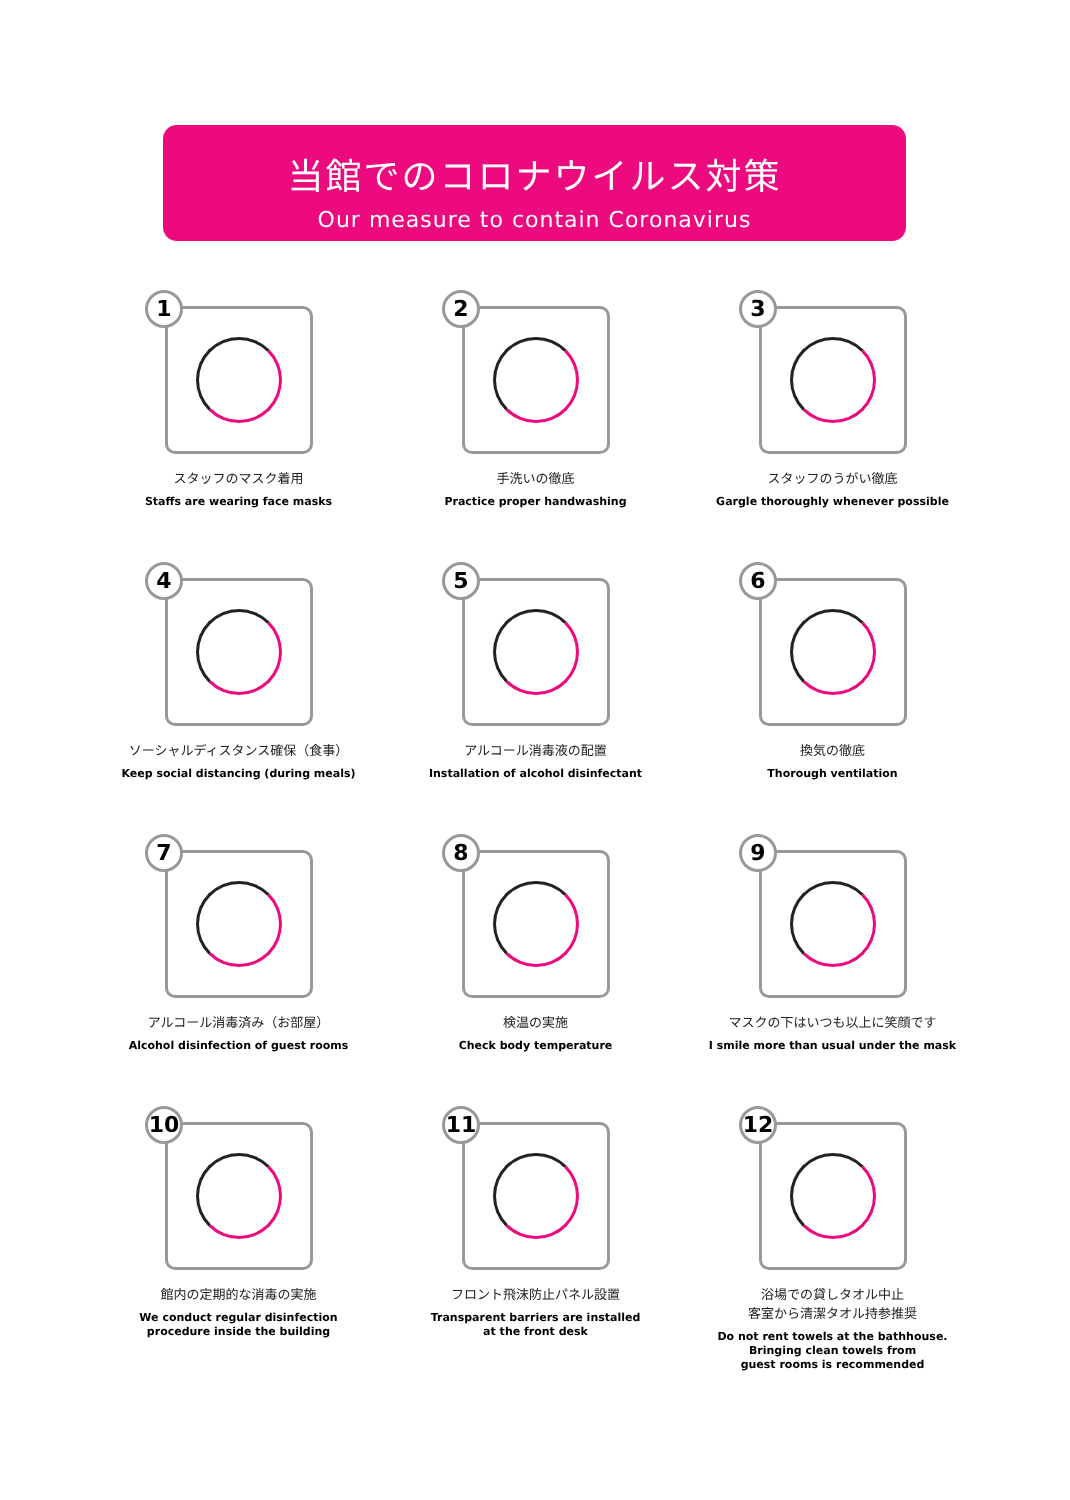当館でのコロナウイルス対策
Our measure to contain Coronavirus
1
スタッフのマスク着用
Staffs are wearing face masks
2
手洗いの徹底
Practice proper handwashing
3
スタッフのうがい徹底
Gargle thoroughly whenever possible
4
ソーシャルディスタンス確保（食事）
Keep social distancing (during meals)
5
アルコール消毒液の配置
Installation of alcohol disinfectant
6
換気の徹底
Thorough ventilation
7
アルコール消毒済み（お部屋）
Alcohol disinfection of guest rooms
8
検温の実施
Check body temperature
9
マスクの下はいつも以上に笑顔です
I smile more than usual under the mask
10
館内の定期的な消毒の実施
We conduct regular disinfection
procedure inside the building
11
フロント飛沫防止パネル設置
Transparent barriers are installed
at the front desk
12
浴場での貸しタオル中止
客室から清潔タオル持参推奨
Do not rent towels at the bathhouse.
Bringing clean towels from
guest rooms is recommended